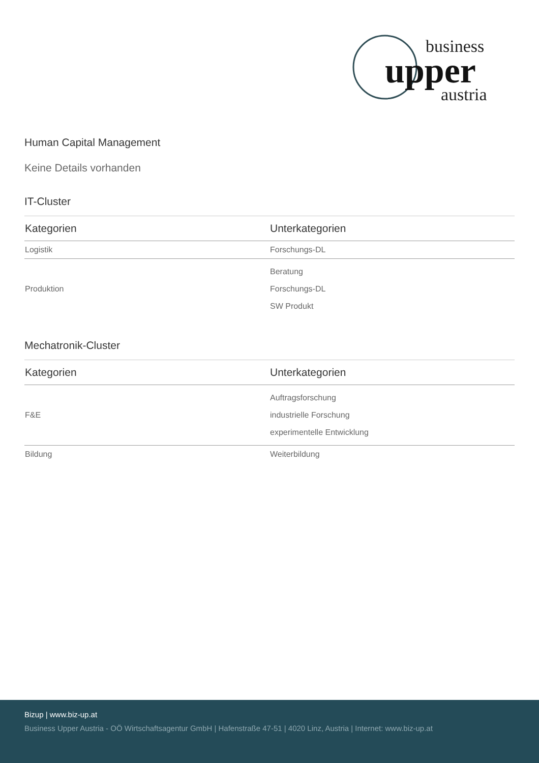business
upper
austria
Human Capital Management
Keine Details vorhanden
IT-Cluster
| Kategorien | Unterkategorien |
| --- | --- |
| Logistik | Forschungs-DL |
| Produktion | Beratung Forschungs-DL SW Produkt |
Mechatronik-Cluster
| Kategorien | Unterkategorien |
| --- | --- |
| F&E | Auftragsforschung industrielle Forschung experimentelle Entwicklung |
| Bildung | Weiterbildung |
Bizup | www.biz-up.at
Business Upper Austria - OÖ Wirtschaftsagentur GmbH | Hafenstraße 47-51 | 4020 Linz, Austria | Internet: www.biz-up.at